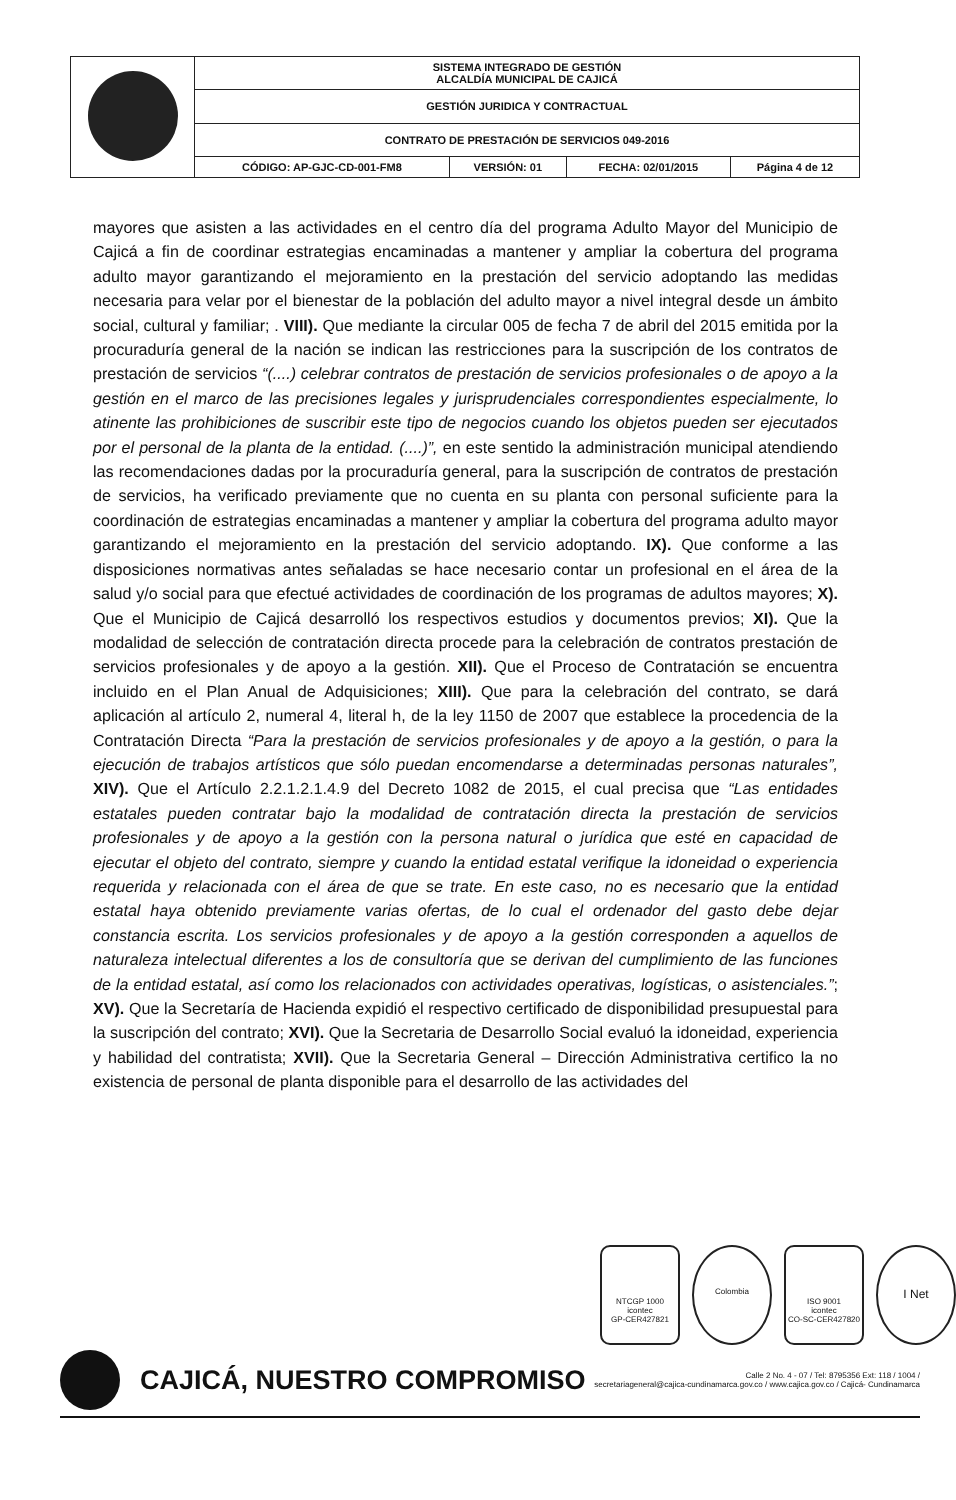| | SISTEMA INTEGRADO DE GESTIÓN ALCALDÍA MUNICIPAL DE CAJICÁ | | | |
| | GESTIÓN JURIDICA Y CONTRACTUAL | | | |
| | CONTRATO DE PRESTACIÓN DE SERVICIOS 049-2016 | | | |
| | CÓDIGO: AP-GJC-CD-001-FM8 | VERSIÓN: 01 | FECHA: 02/01/2015 | Página 4 de 12 |
mayores que asisten a las actividades en el centro día del programa Adulto Mayor del Municipio de Cajicá a fin de coordinar estrategias encaminadas a mantener y ampliar la cobertura del programa adulto mayor garantizando el mejoramiento en la prestación del servicio adoptando las medidas necesaria para velar por el bienestar de la población del adulto mayor a nivel integral desde un ámbito social, cultural y familiar; . VIII). Que mediante la circular 005 de fecha 7 de abril del 2015 emitida por la procuraduría general de la nación se indican las restricciones para la suscripción de los contratos de prestación de servicios “(....) celebrar contratos de prestación de servicios profesionales o de apoyo a la gestión en el marco de las precisiones legales y jurisprudenciales correspondientes especialmente, lo atinente las prohibiciones de suscribir este tipo de negocios cuando los objetos pueden ser ejecutados por el personal de la planta de la entidad. (....)”, en este sentido la administración municipal atendiendo las recomendaciones dadas por la procuraduría general, para la suscripción de contratos de prestación de servicios, ha verificado previamente que no cuenta en su planta con personal suficiente para la coordinación de estrategias encaminadas a mantener y ampliar la cobertura del programa adulto mayor garantizando el mejoramiento en la prestación del servicio adoptando. IX). Que conforme a las disposiciones normativas antes señaladas se hace necesario contar un profesional en el área de la salud y/o social para que efectué actividades de coordinación de los programas de adultos mayores; X). Que el Municipio de Cajicá desarrolló los respectivos estudios y documentos previos; XI). Que la modalidad de selección de contratación directa procede para la celebración de contratos prestación de servicios profesionales y de apoyo a la gestión. XII). Que el Proceso de Contratación se encuentra incluido en el Plan Anual de Adquisiciones; XIII). Que para la celebración del contrato, se dará aplicación al artículo 2, numeral 4, literal h, de la ley 1150 de 2007 que establece la procedencia de la Contratación Directa “Para la prestación de servicios profesionales y de apoyo a la gestión, o para la ejecución de trabajos artísticos que sólo puedan encomendarse a determinadas personas naturales”, XIV). Que el Artículo 2.2.1.2.1.4.9 del Decreto 1082 de 2015, el cual precisa que “Las entidades estatales pueden contratar bajo la modalidad de contratación directa la prestación de servicios profesionales y de apoyo a la gestión con la persona natural o jurídica que esté en capacidad de ejecutar el objeto del contrato, siempre y cuando la entidad estatal verifique la idoneidad o experiencia requerida y relacionada con el área de que se trate. En este caso, no es necesario que la entidad estatal haya obtenido previamente varias ofertas, de lo cual el ordenador del gasto debe dejar constancia escrita. Los servicios profesionales y de apoyo a la gestión corresponden a aquellos de naturaleza intelectual diferentes a los de consultoría que se derivan del cumplimiento de las funciones de la entidad estatal, así como los relacionados con actividades operativas, logísticas, o asistenciales.”; XV). Que la Secretaría de Hacienda expidió el respectivo certificado de disponibilidad presupuestal para la suscripción del contrato; XVI). Que la Secretaria de Desarrollo Social evaluó la idoneidad, experiencia y habilidad del contratista; XVII). Que la Secretaria General – Dirección Administrativa certifico la no existencia de personal de planta disponible para el desarrollo de las actividades del
NTCGP 1000
icontec
GP-CER427821
Colombia
ISO 9001
icontec
CO-SC-CER427820
I Net
CAJICÁ, NUESTRO COMPROMISO
Calle 2 No. 4 - 07 / Tel: 8795356 Ext: 118 / 1004 /
secretariageneral@cajica-cundinamarca.gov.co / www.cajica.gov.co / Cajicá- Cundinamarca